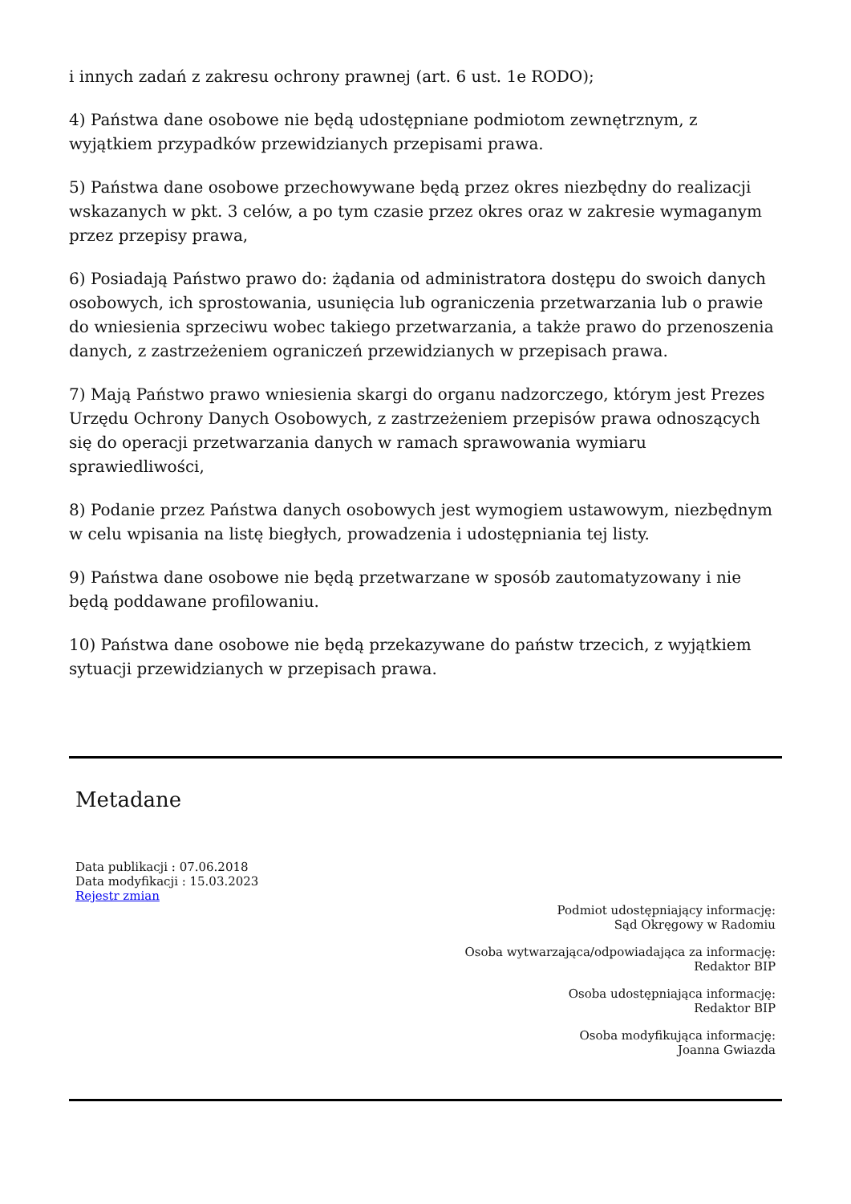i innych zadań z zakresu ochrony prawnej (art. 6 ust. 1e RODO);
4) Państwa dane osobowe nie będą udostępniane podmiotom zewnętrznym, z wyjątkiem przypadków przewidzianych przepisami prawa.
5) Państwa dane osobowe przechowywane będą przez okres niezbędny do realizacji wskazanych w pkt. 3 celów, a po tym czasie przez okres oraz w zakresie wymaganym przez przepisy prawa,
6) Posiadają Państwo prawo do: żądania od administratora dostępu do swoich danych osobowych, ich sprostowania, usunięcia lub ograniczenia przetwarzania lub o prawie do wniesienia sprzeciwu wobec takiego przetwarzania, a także prawo do przenoszenia danych, z zastrzeżeniem ograniczeń przewidzianych w przepisach prawa.
7) Mają Państwo prawo wniesienia skargi do organu nadzorczego, którym jest Prezes Urzędu Ochrony Danych Osobowych, z zastrzeżeniem przepisów prawa odnoszących się do operacji przetwarzania danych w ramach sprawowania wymiaru sprawiedliwości,
8) Podanie przez Państwa danych osobowych jest wymogiem ustawowym, niezbędnym w celu wpisania na listę biegłych, prowadzenia i udostępniania tej listy.
9) Państwa dane osobowe nie będą przetwarzane w sposób zautomatyzowany i nie będą poddawane profilowaniu.
10) Państwa dane osobowe nie będą przekazywane do państw trzecich, z wyjątkiem sytuacji przewidzianych w przepisach prawa.
Metadane
Data publikacji : 07.06.2018
Data modyfikacji : 15.03.2023
Rejestr zmian
Podmiot udostępniający informację:
Sąd Okręgowy w Radomiu
Osoba wytwarzająca/odpowiadająca za informację:
Redaktor BIP
Osoba udostępniająca informację:
Redaktor BIP
Osoba modyfikująca informację:
Joanna Gwiazda